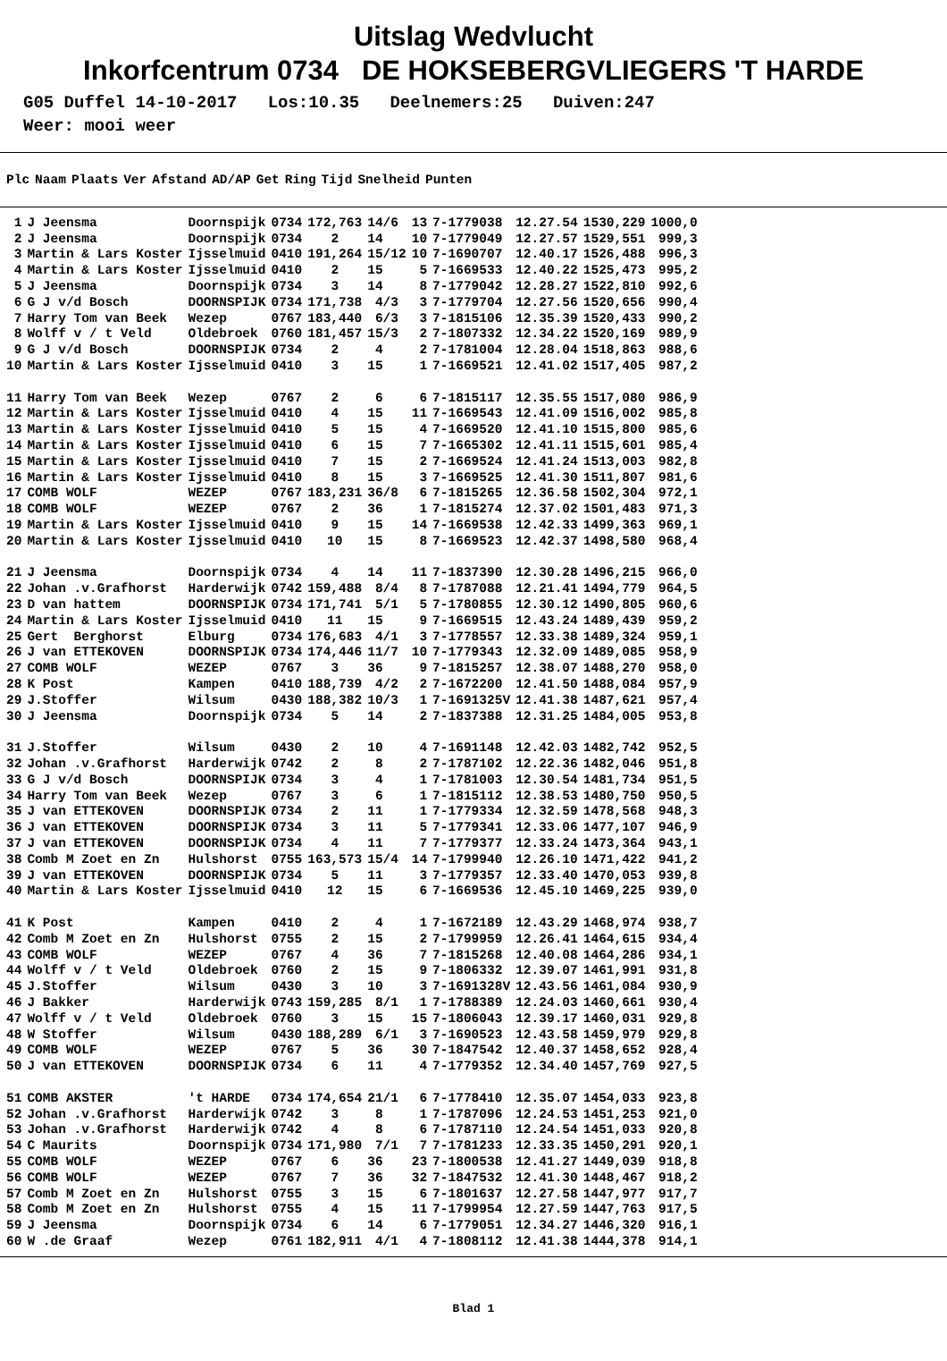Uitslag Wedvlucht
Inkorfcentrum 0734 DE HOKSEBERGVLIEGERS 'T HARDE
G05 Duffel 14-10-2017 Los:10.35 Deelnemers:25 Duiven:247 Weer: mooi weer
| Plc | Naam | Plaats | Ver | Afstand | AD/AP | Get | Ring | Tijd | Snelheid | Punten |
| --- | --- | --- | --- | --- | --- | --- | --- | --- | --- | --- |
| 1 | J Jeensma | Doornspijk | 0734 | 172,763 | 14/6 | 13 | 7-1779038 | 12.27.54 | 1530,229 | 1000,0 |
| 2 | J Jeensma | Doornspijk | 0734 | 2 | 14 | 10 | 7-1779049 | 12.27.57 | 1529,551 | 999,3 |
| 3 | Martin & Lars Koster | Ijsselmuid | 0410 | 191,264 | 15/12 | 10 | 7-1690707 | 12.40.17 | 1526,488 | 996,3 |
| 4 | Martin & Lars Koster | Ijsselmuid | 0410 | 2 | 15 | 5 | 7-1669533 | 12.40.22 | 1525,473 | 995,2 |
| 5 | J Jeensma | Doornspijk | 0734 | 3 | 14 | 8 | 7-1779042 | 12.28.27 | 1522,810 | 992,6 |
| 6 | G J v/d Bosch | DOORNSPIJK | 0734 | 171,738 | 4/3 | 3 | 7-1779704 | 12.27.56 | 1520,656 | 990,4 |
| 7 | Harry Tom van Beek | Wezep | 0767 | 183,440 | 6/3 | 3 | 7-1815106 | 12.35.39 | 1520,433 | 990,2 |
| 8 | Wolff v / t Veld | Oldebroek | 0760 | 181,457 | 15/3 | 2 | 7-1807332 | 12.34.22 | 1520,169 | 989,9 |
| 9 | G J v/d Bosch | DOORNSPIJK | 0734 | 2 | 4 | 2 | 7-1781004 | 12.28.04 | 1518,863 | 988,6 |
| 10 | Martin & Lars Koster | Ijsselmuid | 0410 | 3 | 15 | 1 | 7-1669521 | 12.41.02 | 1517,405 | 987,2 |
| 11 | Harry Tom van Beek | Wezep | 0767 | 2 | 6 | 6 | 7-1815117 | 12.35.55 | 1517,080 | 986,9 |
| 12 | Martin & Lars Koster | Ijsselmuid | 0410 | 4 | 15 | 11 | 7-1669543 | 12.41.09 | 1516,002 | 985,8 |
| 13 | Martin & Lars Koster | Ijsselmuid | 0410 | 5 | 15 | 4 | 7-1669520 | 12.41.10 | 1515,800 | 985,6 |
| 14 | Martin & Lars Koster | Ijsselmuid | 0410 | 6 | 15 | 7 | 7-1665302 | 12.41.11 | 1515,601 | 985,4 |
| 15 | Martin & Lars Koster | Ijsselmuid | 0410 | 7 | 15 | 2 | 7-1669524 | 12.41.24 | 1513,003 | 982,8 |
| 16 | Martin & Lars Koster | Ijsselmuid | 0410 | 8 | 15 | 3 | 7-1669525 | 12.41.30 | 1511,807 | 981,6 |
| 17 | COMB WOLF | WEZEP | 0767 | 183,231 | 36/8 | 6 | 7-1815265 | 12.36.58 | 1502,304 | 972,1 |
| 18 | COMB WOLF | WEZEP | 0767 | 2 | 36 | 1 | 7-1815274 | 12.37.02 | 1501,483 | 971,3 |
| 19 | Martin & Lars Koster | Ijsselmuid | 0410 | 9 | 15 | 14 | 7-1669538 | 12.42.33 | 1499,363 | 969,1 |
| 20 | Martin & Lars Koster | Ijsselmuid | 0410 | 10 | 15 | 8 | 7-1669523 | 12.42.37 | 1498,580 | 968,4 |
| 21 | J Jeensma | Doornspijk | 0734 | 4 | 14 | 11 | 7-1837390 | 12.30.28 | 1496,215 | 966,0 |
| 22 | Johan .v.Grafhorst | Harderwijk | 0742 | 159,488 | 8/4 | 8 | 7-1787088 | 12.21.41 | 1494,779 | 964,5 |
| 23 | D van hattem | DOORNSPIJK | 0734 | 171,741 | 5/1 | 5 | 7-1780855 | 12.30.12 | 1490,805 | 960,6 |
| 24 | Martin & Lars Koster | Ijsselmuid | 0410 | 11 | 15 | 9 | 7-1669515 | 12.43.24 | 1489,439 | 959,2 |
| 25 | Gert Berghorst | Elburg | 0734 | 176,683 | 4/1 | 3 | 7-1778557 | 12.33.38 | 1489,324 | 959,1 |
| 26 | J van ETTEKOVEN | DOORNSPIJK | 0734 | 174,446 | 11/7 | 10 | 7-1779343 | 12.32.09 | 1489,085 | 958,9 |
| 27 | COMB WOLF | WEZEP | 0767 | 3 | 36 | 9 | 7-1815257 | 12.38.07 | 1488,270 | 958,0 |
| 28 | K Post | Kampen | 0410 | 188,739 | 4/2 | 2 | 7-1672200 | 12.41.50 | 1488,084 | 957,9 |
| 29 | J.Stoffer | Wilsum | 0430 | 188,382 | 10/3 | 1 | 7-1691325V | 12.41.38 | 1487,621 | 957,4 |
| 30 | J Jeensma | Doornspijk | 0734 | 5 | 14 | 2 | 7-1837388 | 12.31.25 | 1484,005 | 953,8 |
| 31 | J.Stoffer | Wilsum | 0430 | 2 | 10 | 4 | 7-1691148 | 12.42.03 | 1482,742 | 952,5 |
| 32 | Johan .v.Grafhorst | Harderwijk | 0742 | 2 | 8 | 2 | 7-1787102 | 12.22.36 | 1482,046 | 951,8 |
| 33 | G J v/d Bosch | DOORNSPIJK | 0734 | 3 | 4 | 1 | 7-1781003 | 12.30.54 | 1481,734 | 951,5 |
| 34 | Harry Tom van Beek | Wezep | 0767 | 3 | 6 | 1 | 7-1815112 | 12.38.53 | 1480,750 | 950,5 |
| 35 | J van ETTEKOVEN | DOORNSPIJK | 0734 | 2 | 11 | 1 | 7-1779334 | 12.32.59 | 1478,568 | 948,3 |
| 36 | J van ETTEKOVEN | DOORNSPIJK | 0734 | 3 | 11 | 5 | 7-1779341 | 12.33.06 | 1477,107 | 946,9 |
| 37 | J van ETTEKOVEN | DOORNSPIJK | 0734 | 4 | 11 | 7 | 7-1779377 | 12.33.24 | 1473,364 | 943,1 |
| 38 | Comb M Zoet en Zn | Hulshorst | 0755 | 163,573 | 15/4 | 14 | 7-1799940 | 12.26.10 | 1471,422 | 941,2 |
| 39 | J van ETTEKOVEN | DOORNSPIJK | 0734 | 5 | 11 | 3 | 7-1779357 | 12.33.40 | 1470,053 | 939,8 |
| 40 | Martin & Lars Koster | Ijsselmuid | 0410 | 12 | 15 | 6 | 7-1669536 | 12.45.10 | 1469,225 | 939,0 |
| 41 | K Post | Kampen | 0410 | 2 | 4 | 1 | 7-1672189 | 12.43.29 | 1468,974 | 938,7 |
| 42 | Comb M Zoet en Zn | Hulshorst | 0755 | 2 | 15 | 2 | 7-1799959 | 12.26.41 | 1464,615 | 934,4 |
| 43 | COMB WOLF | WEZEP | 0767 | 4 | 36 | 7 | 7-1815268 | 12.40.08 | 1464,286 | 934,1 |
| 44 | Wolff v / t Veld | Oldebroek | 0760 | 2 | 15 | 9 | 7-1806332 | 12.39.07 | 1461,991 | 931,8 |
| 45 | J.Stoffer | Wilsum | 0430 | 3 | 10 | 3 | 7-1691328V | 12.43.56 | 1461,084 | 930,9 |
| 46 | J Bakker | Harderwijk | 0743 | 159,285 | 8/1 | 1 | 7-1788389 | 12.24.03 | 1460,661 | 930,4 |
| 47 | Wolff v / t Veld | Oldebroek | 0760 | 3 | 15 | 15 | 7-1806043 | 12.39.17 | 1460,031 | 929,8 |
| 48 | W Stoffer | Wilsum | 0430 | 188,289 | 6/1 | 3 | 7-1690523 | 12.43.58 | 1459,979 | 929,8 |
| 49 | COMB WOLF | WEZEP | 0767 | 5 | 36 | 30 | 7-1847542 | 12.40.37 | 1458,652 | 928,4 |
| 50 | J van ETTEKOVEN | DOORNSPIJK | 0734 | 6 | 11 | 4 | 7-1779352 | 12.34.40 | 1457,769 | 927,5 |
| 51 | COMB AKSTER | 't HARDE | 0734 | 174,654 | 21/1 | 6 | 7-1778410 | 12.35.07 | 1454,033 | 923,8 |
| 52 | Johan .v.Grafhorst | Harderwijk | 0742 | 3 | 8 | 1 | 7-1787096 | 12.24.53 | 1451,253 | 921,0 |
| 53 | Johan .v.Grafhorst | Harderwijk | 0742 | 4 | 8 | 6 | 7-1787110 | 12.24.54 | 1451,033 | 920,8 |
| 54 | C Maurits | Doornspijk | 0734 | 171,980 | 7/1 | 7 | 7-1781233 | 12.33.35 | 1450,291 | 920,1 |
| 55 | COMB WOLF | WEZEP | 0767 | 6 | 36 | 23 | 7-1800538 | 12.41.27 | 1449,039 | 918,8 |
| 56 | COMB WOLF | WEZEP | 0767 | 7 | 36 | 32 | 7-1847532 | 12.41.30 | 1448,467 | 918,2 |
| 57 | Comb M Zoet en Zn | Hulshorst | 0755 | 3 | 15 | 6 | 7-1801637 | 12.27.58 | 1447,977 | 917,7 |
| 58 | Comb M Zoet en Zn | Hulshorst | 0755 | 4 | 15 | 11 | 7-1799954 | 12.27.59 | 1447,763 | 917,5 |
| 59 | J Jeensma | Doornspijk | 0734 | 6 | 14 | 6 | 7-1779051 | 12.34.27 | 1446,320 | 916,1 |
| 60 | W .de Graaf | Wezep | 0761 | 182,911 | 4/1 | 4 | 7-1808112 | 12.41.38 | 1444,378 | 914,1 |
Blad 1